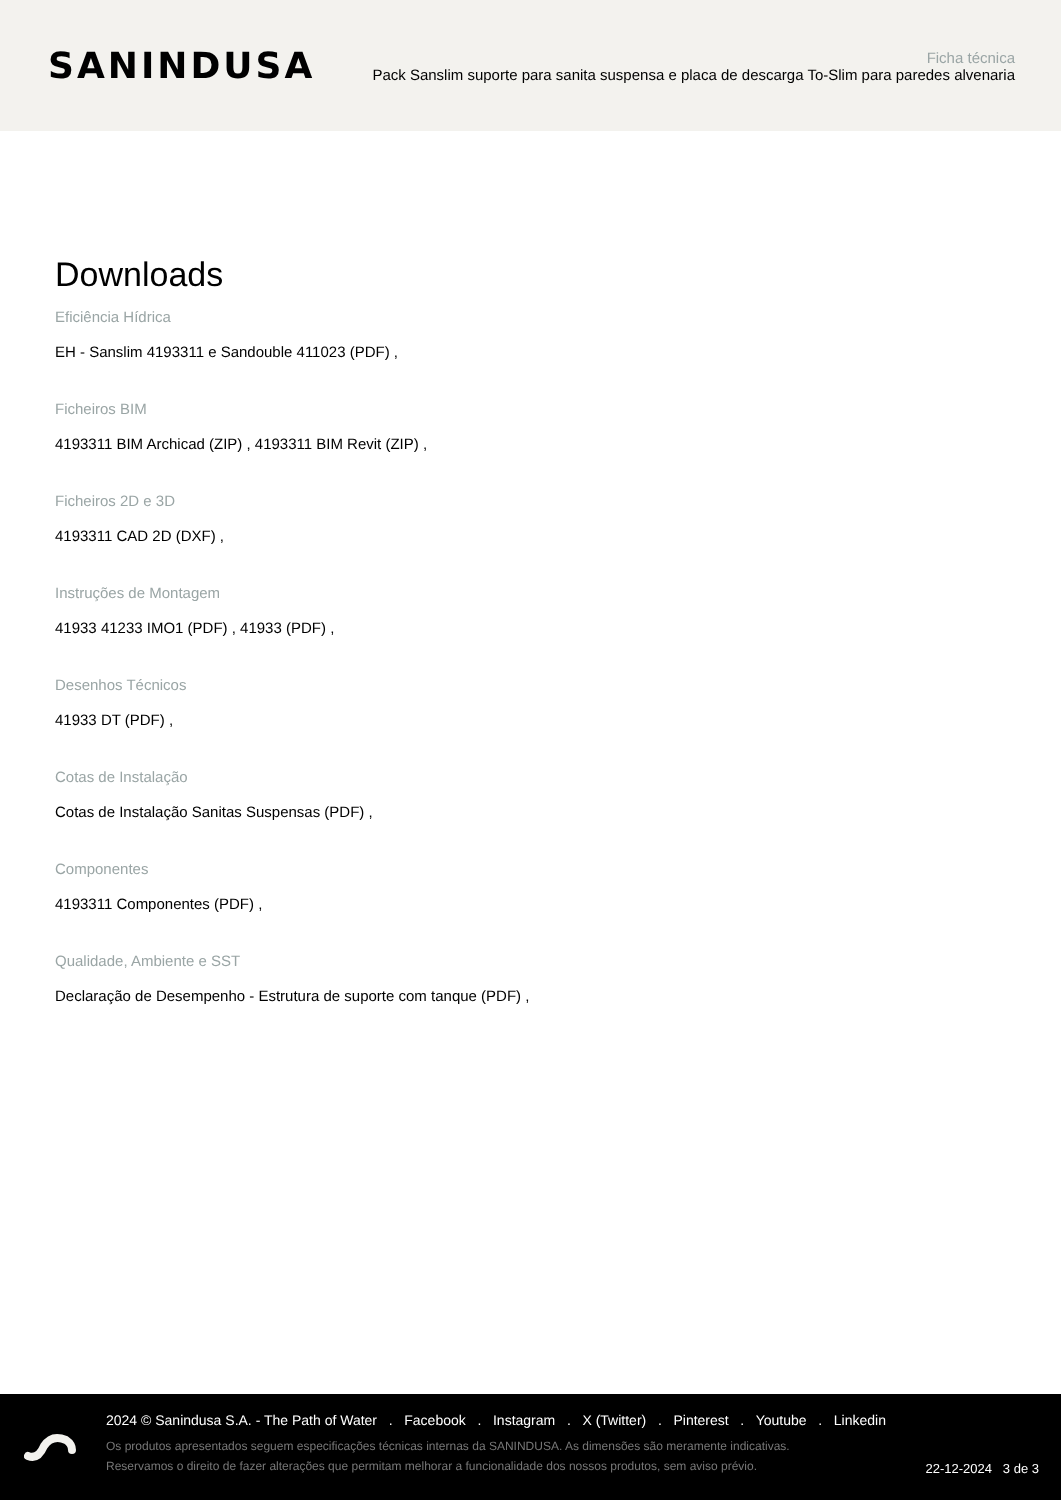SANINDUSA
Ficha técnica
Pack Sanslim suporte para sanita suspensa e placa de descarga To-Slim para paredes alvenaria
Downloads
Eficiência Hídrica
EH - Sanslim 4193311 e Sandouble 411023 (PDF) ,
Ficheiros BIM
4193311 BIM Archicad (ZIP) , 4193311 BIM Revit (ZIP) ,
Ficheiros 2D e 3D
4193311 CAD 2D (DXF) ,
Instruções de Montagem
41933 41233 IMO1 (PDF) , 41933 (PDF) ,
Desenhos Técnicos
41933 DT (PDF) ,
Cotas de Instalação
Cotas de Instalação Sanitas Suspensas (PDF) ,
Componentes
4193311 Componentes (PDF) ,
Qualidade, Ambiente e SST
Declaração de Desempenho - Estrutura de suporte com tanque (PDF) ,
2024 © Sanindusa S.A. - The Path of Water . Facebook . Instagram . X (Twitter) . Pinterest . Youtube . Linkedin
Os produtos apresentados seguem especificações técnicas internas da SANINDUSA. As dimensões são meramente indicativas.
Reservamos o direito de fazer alterações que permitam melhorar a funcionalidade dos nossos produtos, sem aviso prévio.
22-12-2024 3 de 3